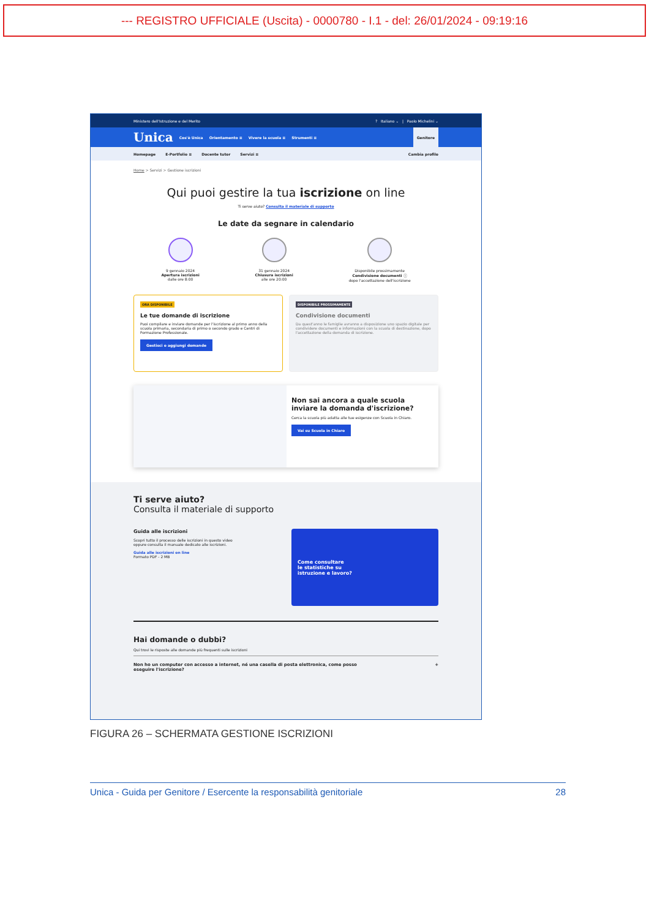--- REGISTRO UFFICIALE (Uscita) - 0000780 - I.1 - del: 26/01/2024 - 09:19:16
Ministero dell'Istruzione e del Merito? Italiano ⌄ | Paolo Michelini ⌄
Unica Cos'è Unica Orientamento ≡ Vivere la scuola ≡ Strumenti ≡ Genitore
Homepage E-Portfolio ≡ Docente tutor Servizi ≡ Cambia profilo
Home > Servizi > Gestione iscrizioni
Qui puoi gestire la tua iscrizione on line
Ti serve aiuto? Consulta il materiale di supporto
Le date da segnare in calendario
9 gennaio 2024
Apertura iscrizioni
dalle ore 8:00
31 gennaio 2024
Chiusura iscrizioni
alle ore 20:00
Disponibile prossimamente
Condivisione documenti ⓘ
dopo l'accettazione dell'iscrizione
ORA DISPONIBILE
Le tue domande di iscrizione
Puoi compilare e inviare domande per l'iscrizione al primo anno della scuola primaria, secondaria di primo o secondo grado e Centri di Formazione Professionale.
Gestisci o aggiungi domande
DISPONIBILE PROSSIMAMENTE
Condivisione documenti
Da quest'anno le famiglie avranno a disposizione uno spazio digitale per condividere documenti e informazioni con la scuola di destinazione, dopo l'accettazione della domanda di iscrizione.
Non sai ancora a quale scuola inviare la domanda d'iscrizione?
Cerca la scuola più adatta alle tue esigenze con Scuola in Chiaro.
Vai su Scuola in Chiaro
Ti serve aiuto?
Consulta il materiale di supporto
Guida alle iscrizioni
Scopri tutto il processo delle iscrizioni in questo video
oppure consulta il manuale dedicato alle iscrizioni.
Guida alle iscrizioni on line
Formato PDF - 2 MB
Come consultare
le statistiche su
istruzione e lavoro?
Hai domande o dubbi?
Qui trovi le risposte alle domande più frequenti sulle iscrizioni
Non ho un computer con accesso a internet, né una casella di posta elettronica, come posso
eseguire l'iscrizione? +
FIGURA 26 – SCHERMATA GESTIONE ISCRIZIONI
Unica - Guida per Genitore / Esercente la responsabilità genitoriale 28